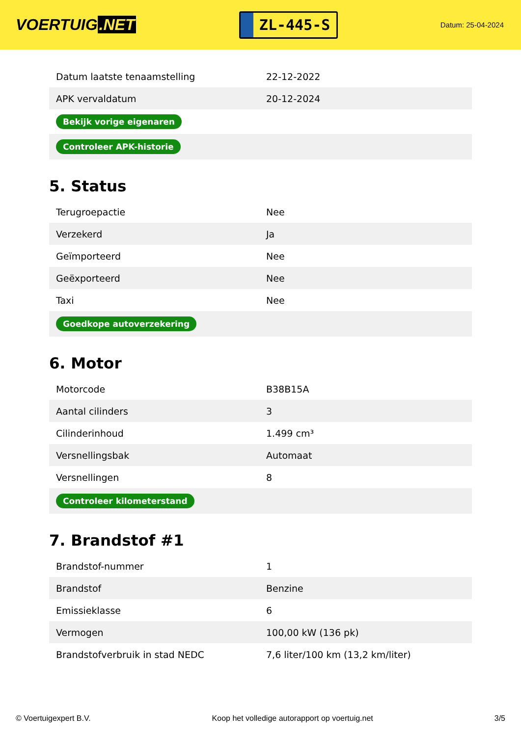VOERTUIG.NET
ZL-445-S
Datum: 25-04-2024
| Datum laatste tenaamstelling | 22-12-2022 |
| APK vervaldatum | 20-12-2024 |
| Bekijk vorige eigenaren | |
| Controleer APK-historie | |
5. Status
| Terugroepactie | Nee |
| Verzekerd | Ja |
| Geïmporteerd | Nee |
| Geëxporteerd | Nee |
| Taxi | Nee |
| Goedkope autoverzekering | |
6. Motor
| Motorcode | B38B15A |
| Aantal cilinders | 3 |
| Cilinderinhoud | 1.499 cm³ |
| Versnellingsbak | Automaat |
| Versnellingen | 8 |
| Controleer kilometerstand | |
7. Brandstof #1
| Brandstof-nummer | 1 |
| Brandstof | Benzine |
| Emissieklasse | 6 |
| Vermogen | 100,00 kW (136 pk) |
| Brandstofverbruik in stad NEDC | 7,6 liter/100 km (13,2 km/liter) |
© Voertuigexpert B.V. Koop het volledige autorapport op voertuig.net 3/5